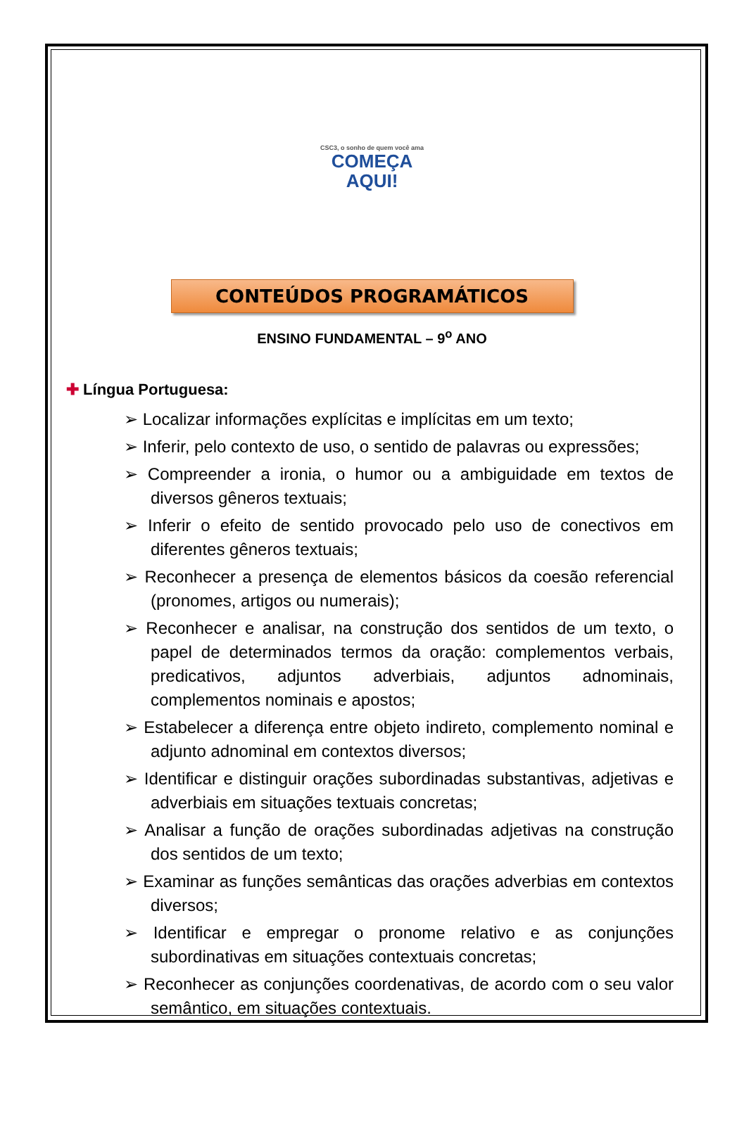CSC3, o sonho de quem você ama
COMEÇA
AQUI!
CONTEÚDOS PROGRAMÁTICOS
ENSINO FUNDAMENTAL – 9<sup>o</sup> ANO
✚ Língua Portuguesa:
➢ Localizar informações explícitas e implícitas em um texto;
➢ Inferir, pelo contexto de uso, o sentido de palavras ou expressões;
➢ Compreender a ironia, o humor ou a ambiguidade em textos de diversos gêneros textuais;
➢ Inferir o efeito de sentido provocado pelo uso de conectivos em diferentes gêneros textuais;
➢ Reconhecer a presença de elementos básicos da coesão referencial (pronomes, artigos ou numerais);
➢ Reconhecer e analisar, na construção dos sentidos de um texto, o papel de determinados termos da oração: complementos verbais, predicativos, adjuntos adverbiais, adjuntos adnominais, complementos nominais e apostos;
➢ Estabelecer a diferença entre objeto indireto, complemento nominal e adjunto adnominal em contextos diversos;
➢ Identificar e distinguir orações subordinadas substantivas, adjetivas e adverbiais em situações textuais concretas;
➢ Analisar a função de orações subordinadas adjetivas na construção dos sentidos de um texto;
➢ Examinar as funções semânticas das orações adverbias em contextos diversos;
➢ Identificar e empregar o pronome relativo e as conjunções subordinativas em situações contextuais concretas;
➢ Reconhecer as conjunções coordenativas, de acordo com o seu valor semântico, em situações contextuais.